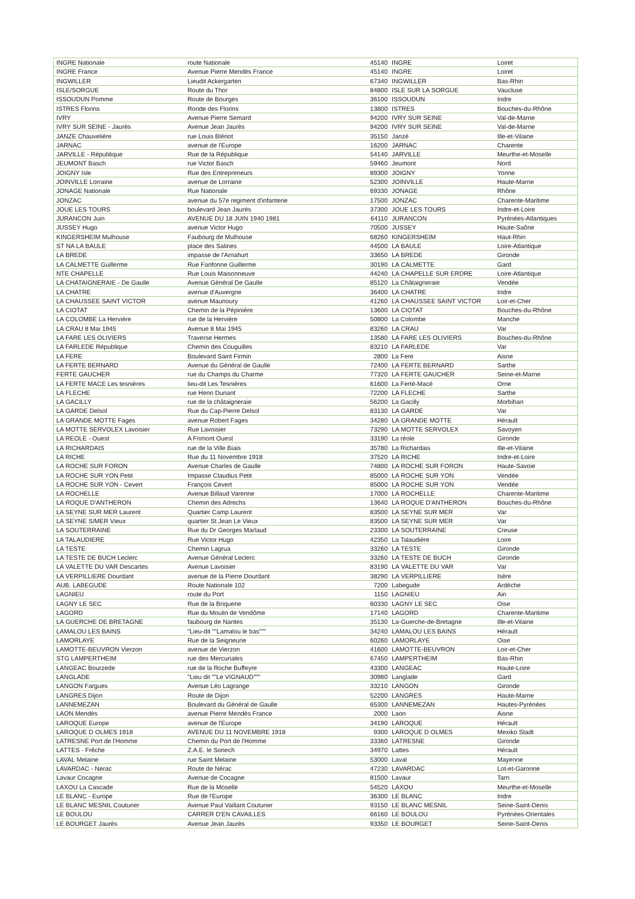| INGRE Nationale | route Nationale | 45140 | INGRE | Loiret |
| INGRE France | Avenue Pierre Mendès France | 45140 | INGRE | Loiret |
| INGWILLER | Lieudit Ackergarten | 67340 | INGWILLER | Bas-Rhin |
| ISLE/SORGUE | Route du Thor | 84800 | ISLE SUR LA SORGUE | Vaucluse |
| ISSOUDUN Pomme | Route de Bourges | 36100 | ISSOUDUN | Indre |
| ISTRES Florins | Ronde des Florins | 13800 | ISTRES | Bouches-du-Rhône |
| IVRY | Avenue Pierre Semard | 94200 | IVRY SUR SEINE | Val-de-Marne |
| IVRY SUR SEINE - Jaurès | Avenue Jean Jaurès | 94200 | IVRY SUR SEINE | Val-de-Marne |
| JANZE Chauvelière | rue Louis Blériot | 35150 | Janzé | Ille-et-Vilaine |
| JARNAC | avenue de l'Europe | 16200 | JARNAC | Charente |
| JARVILLE - République | Rue de la République | 54140 | JARVILLE | Meurthe-et-Moselle |
| JEUMONT Basch | rue Victor Basch | 59460 | Jeumont | Nord |
| JOIGNY Isle | Rue des Entrepreneurs | 89300 | JOIGNY | Yonne |
| JOINVILLE Lorraine | avenue de Lorraine | 52300 | JOINVILLE | Haute-Marne |
| JONAGE Nationale | Rue Nationale | 69330 | JONAGE | Rhône |
| JONZAC | avenue du 57e regiment d'infanterie | 17500 | JONZAC | Charente-Maritime |
| JOUE LES TOURS | boulevard Jean Jaurès | 37300 | JOUE LES TOURS | Indre-et-Loire |
| JURANCON Juin | AVENUE DU 18 JUIN 1940 1981 | 64110 | JURANCON | Pyrénées-Atlantiques |
| JUSSEY Hugo | avenue Victor Hugo | 70500 | JUSSEY | Haute-Saône |
| KINGERSHEIM Mulhouse | Faubourg de Mulhouse | 68260 | KINGERSHEIM | Haut-Rhin |
| ST NA LA BAULE | place des Salines | 44500 | LA BAULE | Loire-Atlantique |
| LA BREDE | impasse de l'Arnahurt | 33650 | LA BREDE | Gironde |
| LA CALMETTE Guillerme | Rue Fanfonne Guillerme | 30190 | LA CALMETTE | Gard |
| NTE CHAPELLE | Rue Louis Maisonneuve | 44240 | LA CHAPELLE SUR ERDRE | Loire-Atlantique |
| LA CHATAIGNERAIE - De Gaulle | Avenue Général De Gaulle | 85120 | La Châtaigneraie | Vendée |
| LA CHATRE | avenue d'Auvergne | 36400 | LA CHATRE | Indre |
| LA CHAUSSEE SAINT VICTOR | avenue Maunoury | 41260 | LA CHAUSSEE SAINT VICTOR | Loir-et-Cher |
| LA CIOTAT | Chemin de la Pépinière | 13600 | LA CIOTAT | Bouches-du-Rhône |
| LA COLOMBE La Hervière | rue de la Hervière | 50800 | La Colombe | Manche |
| LA CRAU 8 Mai 1945 | Avenue 8 Mai 1945 | 83260 | LA CRAU | Var |
| LA FARE LES OLIVIERS | Traverse Hermes | 13580 | LA FARE LES OLIVIERS | Bouches-du-Rhône |
| LA FARLEDE République | Chemin des Couguilles | 83210 | LA FARLEDE | Var |
| LA FERE | Boulevard Saint Firmin | 2800 | La Fere | Aisne |
| LA FERTE BERNARD | Avenue du Général de Gaulle | 72400 | LA FERTE BERNARD | Sarthe |
| FERTE GAUCHER | rue du Champs du Charme | 77320 | LA FERTE GAUCHER | Seine-et-Marne |
| LA FERTE MACE Les tesnières | lieu-dit Les Tesnières | 61600 | La Ferté-Macé | Orne |
| LA FLECHE | rue Henri Dunant | 72200 | LA FLECHE | Sarthe |
| LA GACILLY | rue de la châtaigneraie | 56200 | La Gacilly | Morbihan |
| LA GARDE Delsol | Rue du Cap-Pierre Delsol | 83130 | LA GARDE | Var |
| LA GRANDE MOTTE Fages | avenue Robert Fages | 34280 | LA GRANDE MOTTE | Hérault |
| LA MOTTE SERVOLEX Lavoisier | Rue Lavoisier | 73290 | LA MOTTE SERVOLEX | Savoyen |
| LA REOLE - Ouest | A Frimont Ouest | 33190 | La réole | Gironde |
| LA RICHARDAIS | rue de la Ville Biais | 35780 | La Richardais | Ille-et-Vilaine |
| LA RICHE | Rue du 11 Novembre 1918 | 37520 | LA RICHE | Indre-et-Loire |
| LA ROCHE SUR FORON | Avenue Charles de Gaulle | 74800 | LA ROCHE SUR FORON | Haute-Savoie |
| LA ROCHE SUR YON Petit | Impasse Claudius Petit | 85000 | LA ROCHE SUR YON | Vendée |
| LA ROCHE SUR YON - Cevert | François Cevert | 85000 | LA ROCHE SUR YON | Vendée |
| LA ROCHELLE | Avenue Billaud Varenne | 17000 | LA ROCHELLE | Charente-Maritime |
| LA ROQUE D'ANTHERON | Chemin des Adrechs | 13640 | LA ROQUE D'ANTHERON | Bouches-du-Rhône |
| LA SEYNE SUR MER Laurent | Quartier Camp Laurent | 83500 | LA SEYNE SUR MER | Var |
| LA SEYNE S/MER Vieux | quartier St Jean Le Vieux | 83500 | LA SEYNE SUR MER | Var |
| LA SOUTERRAINE | Rue du Dr Georges Marlaud | 23300 | LA SOUTERRAINE | Creuse |
| LA TALAUDIERE | Rue Victor Hugo | 42350 | La Talaudière | Loire |
| LA TESTE | Chemin Lagrua | 33260 | LA TESTE | Gironde |
| LA TESTE DE BUCH Leclerc | Avenue Général Leclerc | 33260 | LA TESTE DE BUCH | Gironde |
| LA VALETTE DU VAR Descartes | Avenue Lavoisier | 83190 | LA VALETTE DU VAR | Var |
| LA VERPILLIERE Dourdant | avenue de la Pierre Dourdant | 38290 | LA VERPILLIERE | Isère |
| AUB. LABEGUDE | Route Nationale 102 | 7200 | Labegude | Ardèche |
| LAGNIEU | route du Port | 1150 | LAGNIEU | Ain |
| LAGNY LE SEC | Rue de la Briquerie | 60330 | LAGNY LE SEC | Oise |
| LAGORD | Rue du Moulin de Vendôme | 17140 | LAGORD | Charente-Maritime |
| LA GUERCHE DE BRETAGNE | faubourg de Nantes | 35130 | La-Guerche-de-Bretagne | Ille-et-Vilaine |
| LAMALOU LES BAINS | "Lieu-dit ""Lamalou le bas""" | 34240 | LAMALOU LES BAINS | Hérault |
| LAMORLAYE | Rue de la Seigneurie | 60260 | LAMORLAYE | Oise |
| LAMOTTE-BEUVRON Vierzon | avenue de Vierzon | 41600 | LAMOTTE-BEUVRON | Loir-et-Cher |
| STG LAMPERTHEIM | rue des Mercuriales | 67450 | LAMPERTHEIM | Bas-Rhin |
| LANGEAC Bourzede | rue de la Roche Buffeyre | 43300 | LANGEAC | Haute-Loire |
| LANGLADE | "Lieu dit ""Le VIGNAUD""" | 30980 | Langlade | Gard |
| LANGON Fargues | Avenue Léo Lagrange | 33210 | LANGON | Gironde |
| LANGRES Dijon | Route de Dijon | 52200 | LANGRES | Haute-Marne |
| LANNEMEZAN | Boulevard du Général de Gaulle | 65300 | LANNEMEZAN | Hautes-Pyrénées |
| LAON Mendès | avenue Pierre Mendès France | 2000 | Laon | Aisne |
| LAROQUE Europe | avenue de l'Europe | 34190 | LAROQUE | Hérault |
| LAROQUE D OLMES 1918 | AVENUE DU 11 NOVEMBRE 1918 | 9300 | LAROQUE D OLMES | Mexiko Stadt |
| LATRESNE Port de l'Homme | Chemin du Port de l'Homme | 33360 | LATRESNE | Gironde |
| LATTES - Frêche | Z.A.E. le Soriech | 34970 | Lattes | Hérault |
| LAVAL Melaine | rue Saint Melaine | 53000 | Laval | Mayenne |
| LAVARDAC - Nerac | Route de Nérac | 47230 | LAVARDAC | Lot-et-Garonne |
| Lavaur Cocagne | Avenue de Cocagne | 81500 | Lavaur | Tarn |
| LAXOU La Cascade | Rue de la Moselle | 54520 | LAXOU | Meurthe-et-Moselle |
| LE BLANC - Europe | Rue de l'Europe | 36300 | LE BLANC | Indre |
| LE BLANC MESNIL Couturier | Avenue Paul Vaillant Couturier | 93150 | LE BLANC MESNIL | Seine-Saint-Denis |
| LE BOULOU | CARRER D'EN CAVAILLES | 66160 | LE BOULOU | Pyrénées-Orientales |
| LE BOURGET Jaurès | Avenue Jean Jaurès | 93350 | LE BOURGET | Seine-Saint-Denis |